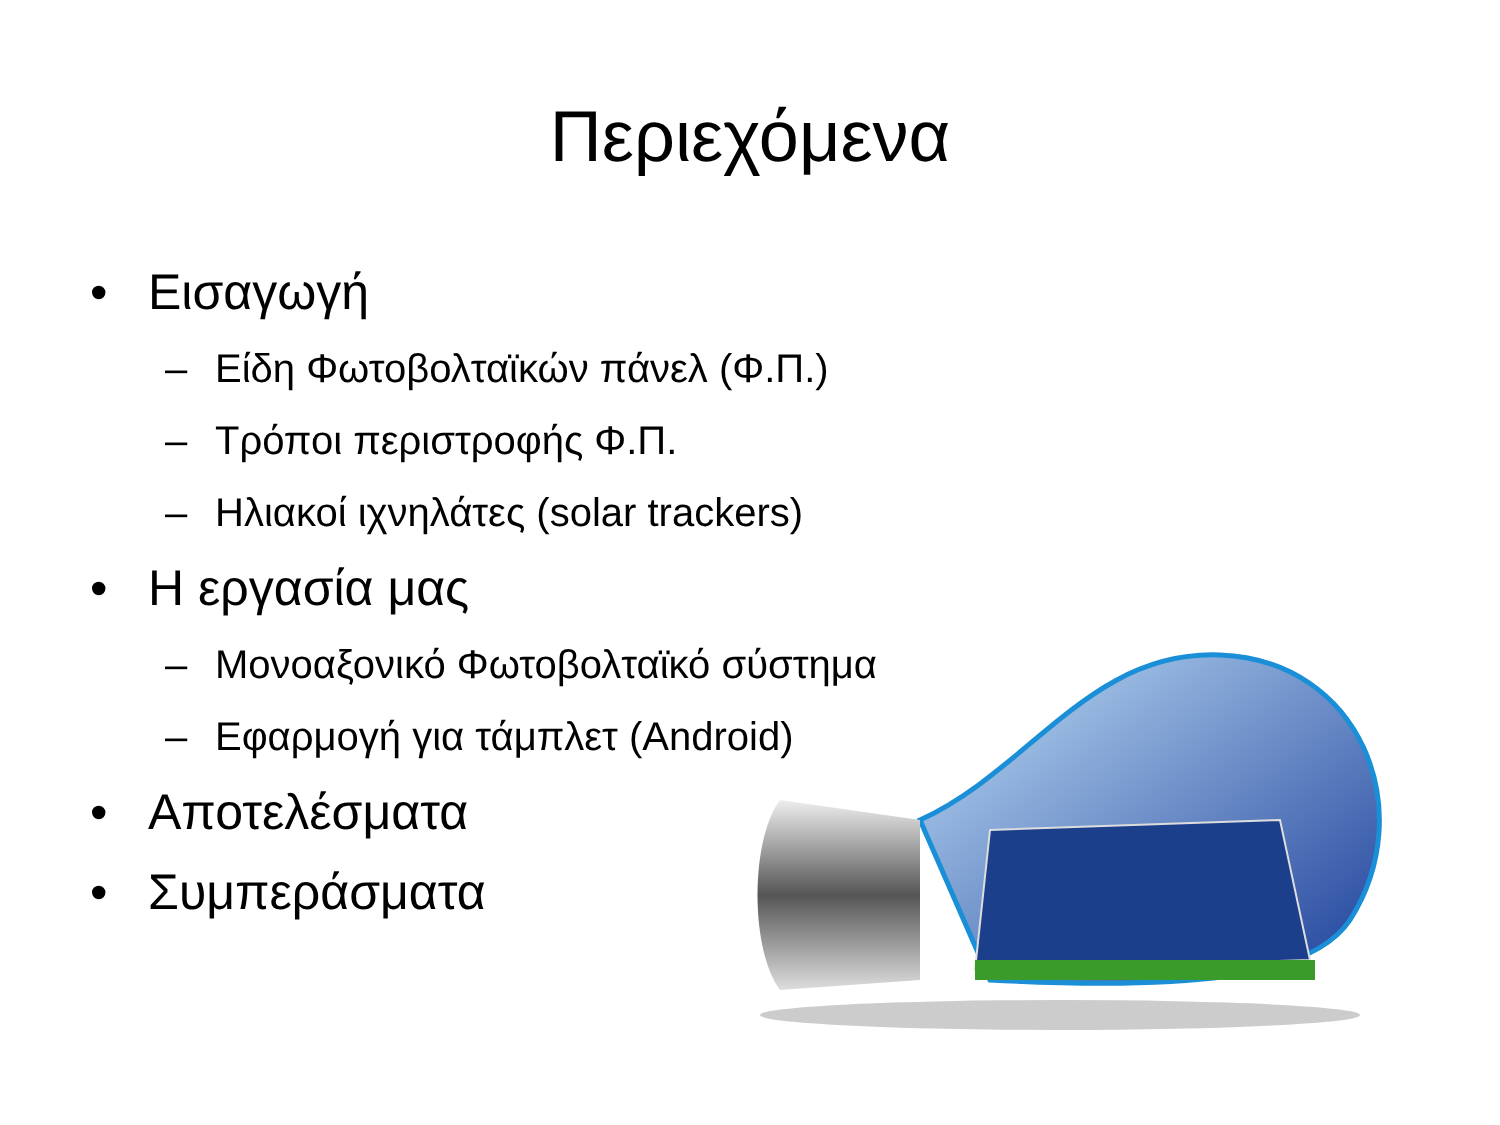Περιεχόμενα
• Εισαγωγή
– Είδη Φωτοβολταϊκών πάνελ (Φ.Π.)
– Τρόποι περιστροφής Φ.Π.
– Ηλιακοί ιχνηλάτες (solar trackers)
• Η εργασία μας
– Μονοαξονικό Φωτοβολταϊκό σύστημα
– Εφαρμογή για τάμπλετ (Android)
• Αποτελέσματα
• Συμπεράσματα